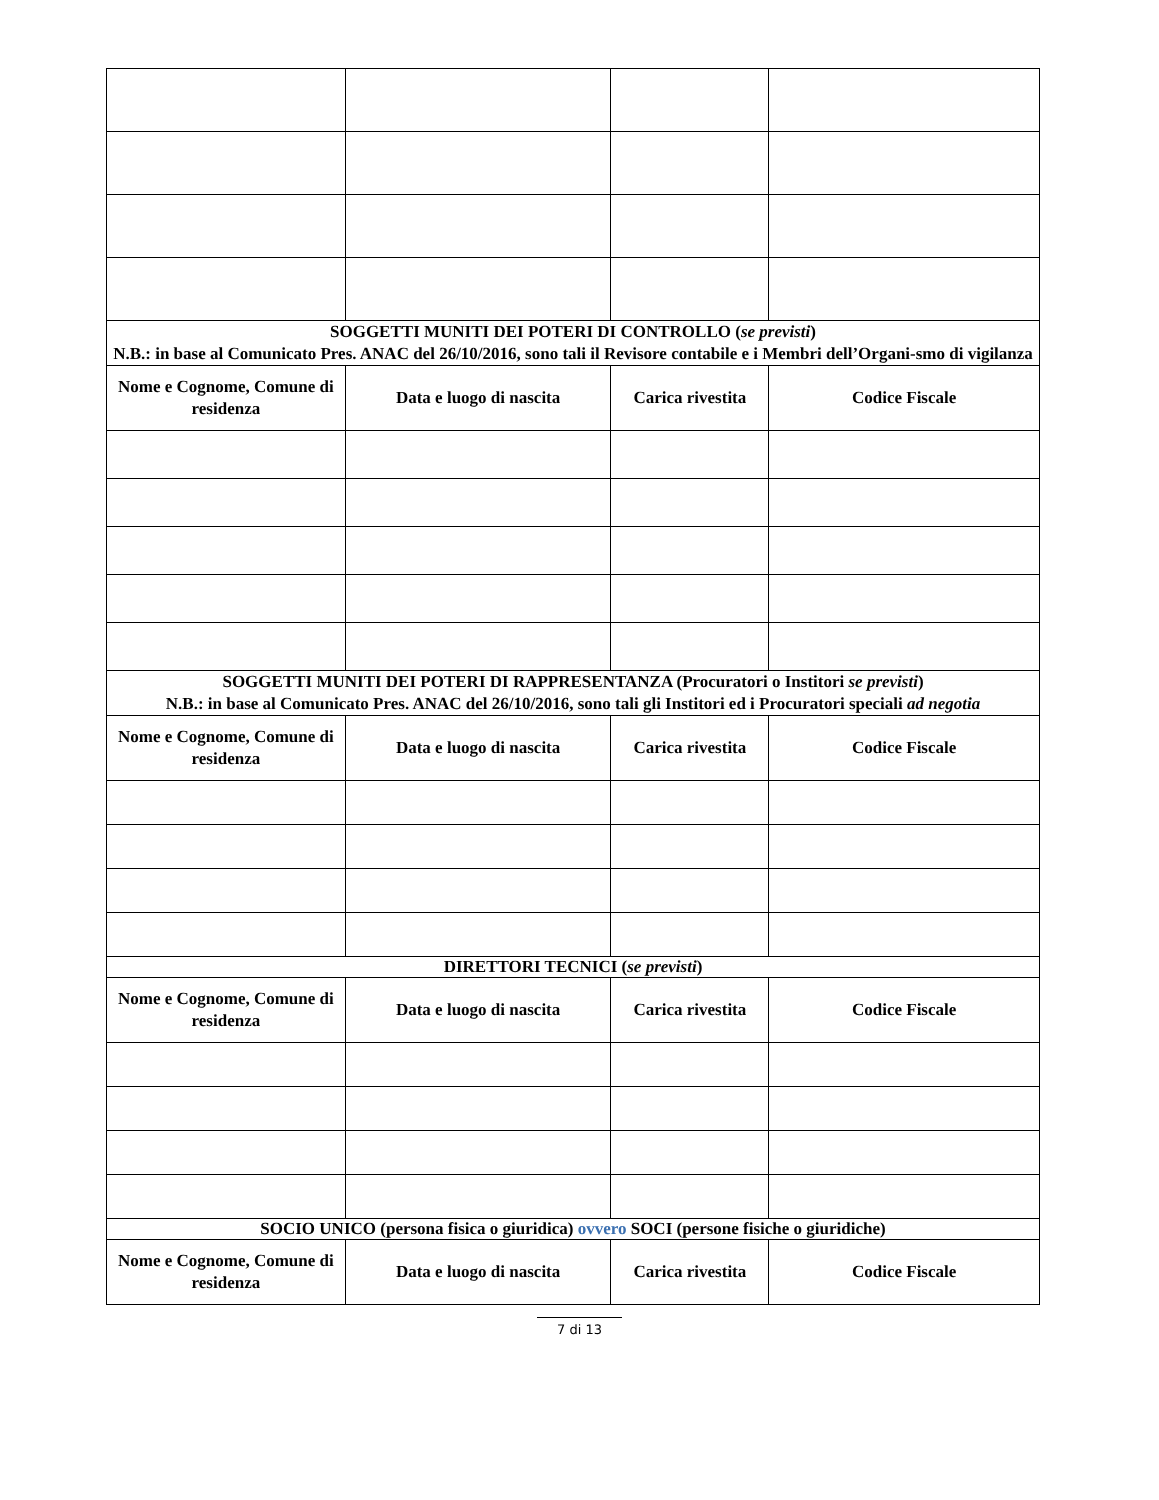| SOGGETTI MUNITI DEI POTERI DI CONTROLLO ( se previsti ) N.B.: in base al Comunicato Pres. ANAC del 26/10/2016, sono tali il Revisore contabile e i Membri dell’Organi-smo di vigilanza | | | |
| --- | --- | --- | --- |
| Nome e Cognome, Comune di residenza | Data e luogo di nascita | Carica rivestita | Codice Fiscale |
| SOGGETTI MUNITI DEI POTERI DI RAPPRESENTANZA (Procuratori o Institori se previsti ) N.B.: in base al Comunicato Pres. ANAC del 26/10/2016, sono tali gli Institori ed i Procuratori speciali ad negotia | | | |
| Nome e Cognome, Comune di residenza | Data e luogo di nascita | Carica rivestita | Codice Fiscale |
| DIRETTORI TECNICI ( se previsti ) | | | |
| Nome e Cognome, Comune di residenza | Data e luogo di nascita | Carica rivestita | Codice Fiscale |
| SOCIO UNICO (persona fisica o giuridica) ovvero SOCI (persone fisiche o giuridiche) | | | |
| Nome e Cognome, Comune di residenza | Data e luogo di nascita | Carica rivestita | Codice Fiscale |
7 di 13